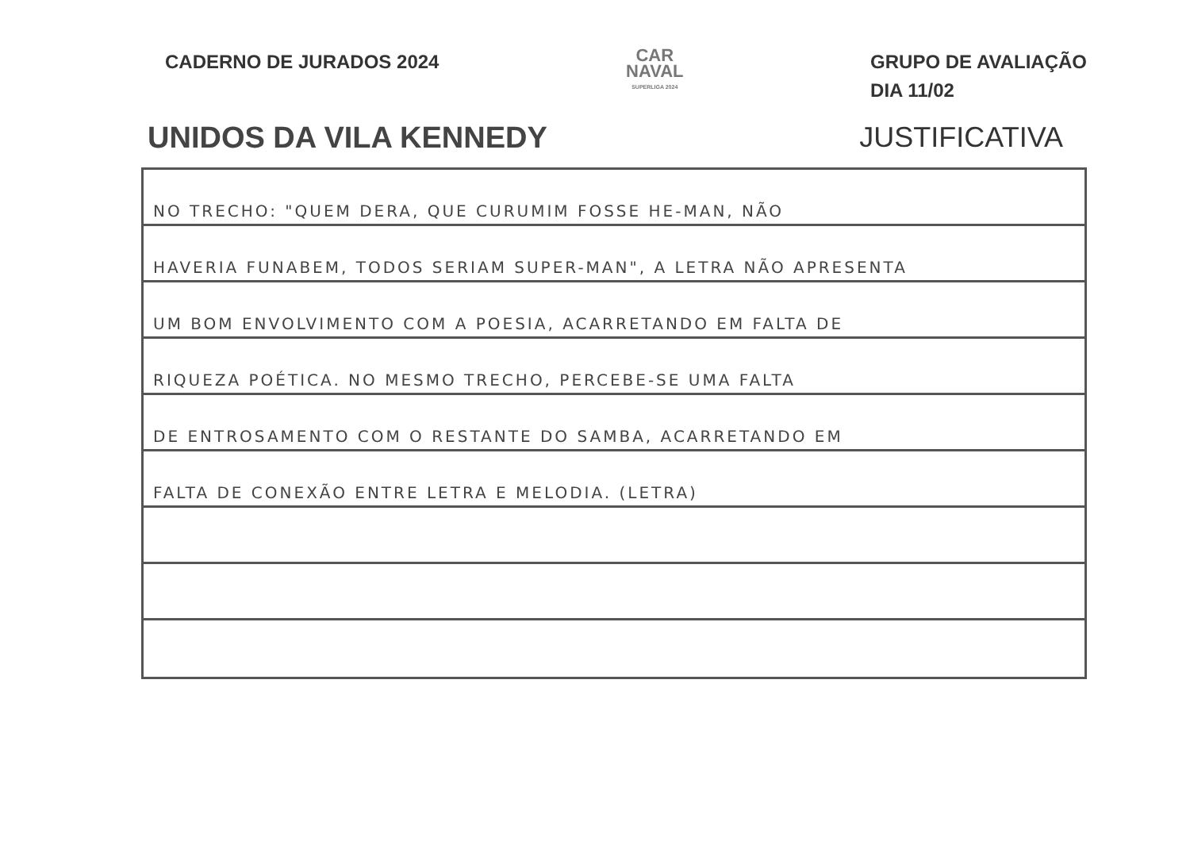CADERNO DE JURADOS 2024
CAR
NAVAL
SUPERLIGA 2024
GRUPO DE AVALIAÇÃO
DIA 11/02
UNIDOS DA VILA KENNEDY JUSTIFICATIVA
NO TRECHO: "QUEM DERA, QUE CURUMIM FOSSE HE-MAN, NÃO
HAVERIA FUNABEM, TODOS SERIAM SUPER-MAN", A LETRA NÃO APRESENTA
UM BOM ENVOLVIMENTO COM A POESIA, ACARRETANDO EM FALTA DE
RIQUEZA POÉTICA. NO MESMO TRECHO, PERCEBE-SE UMA FALTA
DE ENTROSAMENTO COM O RESTANTE DO SAMBA, ACARRETANDO EM
FALTA DE CONEXÃO ENTRE LETRA E MELODIA. (LETRA)